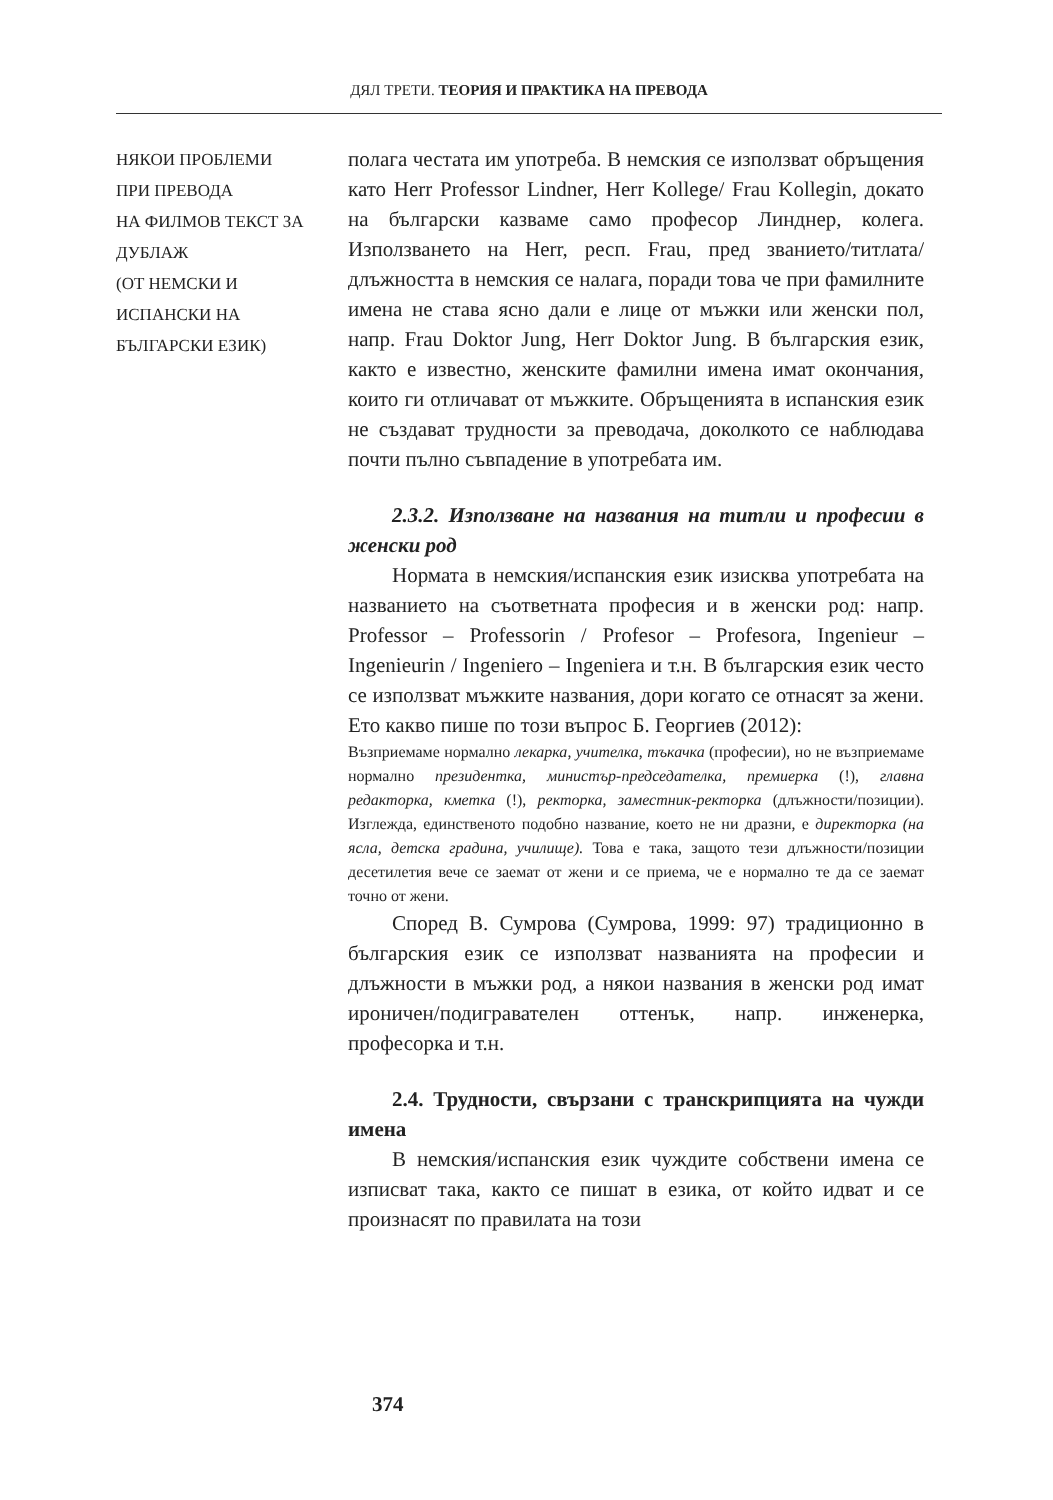ДЯЛ ТРЕТИ. ТЕОРИЯ И ПРАКТИКА НА ПРЕВОДА
НЯКОИ ПРОБЛЕМИ
ПРИ ПРЕВОДА
НА ФИЛМОВ ТЕКСТ ЗА
ДУБЛАЖ
(ОТ НЕМСКИ И
ИСПАНСКИ НА
БЪЛГАРСКИ ЕЗИК)
полага честата им употреба. В немския се използват обръщения като Herr Professor Lindner, Herr Kollege/ Frau Kollegin, докато на български казваме само професор Линднер, колега. Използването на Herr, респ. Frau, пред званието/титлата/длъжността в немския се налага, поради това че при фамилните имена не става ясно дали е лице от мъжки или женски пол, напр. Frau Doktor Jung, Herr Doktor Jung. В българския език, както е известно, женските фамилни имена имат окончания, които ги отличават от мъжките. Обръщенията в испанския език не създават трудности за преводача, доколкото се наблюдава почти пълно съвпадение в употребата им.
2.3.2. Използване на названия на титли и професии в женски род
Нормата в немския/испанския език изисква употребата на названието на съответната професия и в женски род: напр. Professor – Professorin / Profesor – Profesora, Ingenieur – Ingenieurin / Ingeniero – Ingeniera и т.н. В българския език често се използват мъжките названия, дори когато се отнасят за жени. Ето какво пише по този въпрос Б. Георгиев (2012):
Възприемаме нормално лекарка, учителка, тъкачка (професии), но не възприемаме нормално президентка, министър-председателка, премиерка (!), главна редакторка, кметка (!), ректорка, заместник-ректорка (длъжности/позиции). Изглежда, единственото подобно название, което не ни дразни, е директорка (на ясла, детска градина, училище). Това е така, защото тези длъжности/позиции десетилетия вече се заемат от жени и се приема, че е нормално те да се заемат точно от жени.
Според В. Сумрова (Сумрова, 1999: 97) традиционно в българския език се използват названията на професии и длъжности в мъжки род, а някои названия в женски род имат ироничен/подигравателен оттенък, напр. инженерка, професорка и т.н.
2.4. Трудности, свързани с транскрипцията на чужди имена
В немския/испанския език чуждите собствени имена се изписват така, както се пишат в езика, от който идват и се произнасят по правилата на този
374